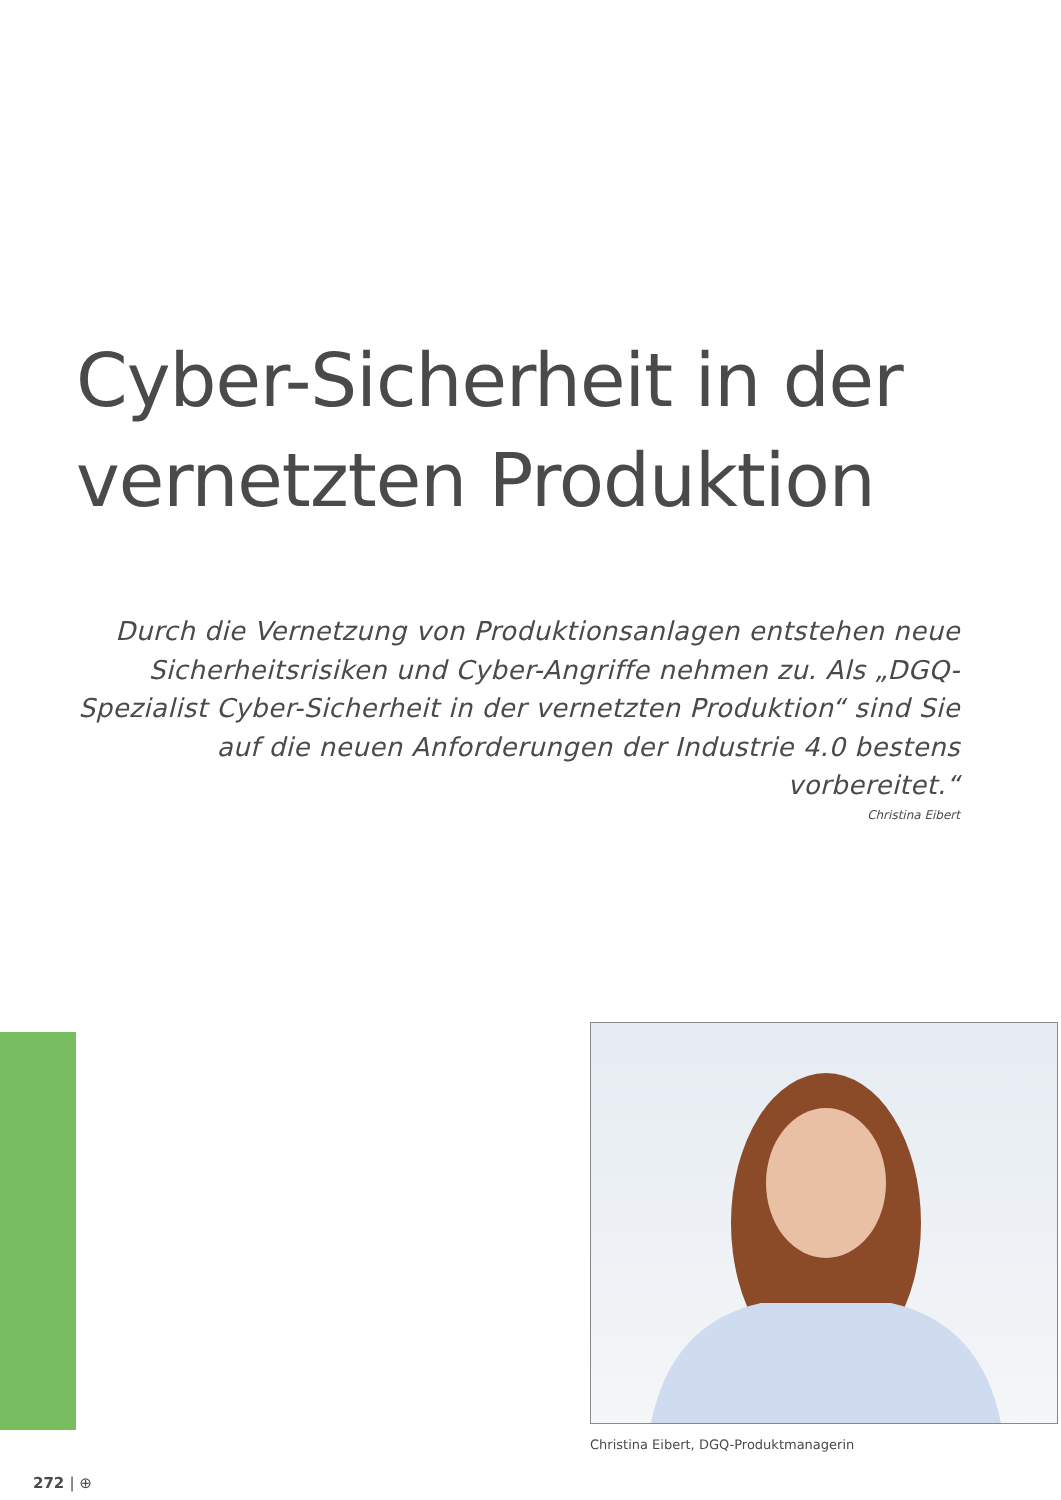Cyber-Sicherheit in der
vernetzten Produktion
Durch die Vernetzung von Produktionsanlagen entstehen neue Sicherheitsrisiken und Cyber-Angriffe nehmen zu. Als „DGQ-Spezialist Cyber-Sicherheit in der vernetzten Produktion“ sind Sie auf die neuen Anforderungen der Industrie 4.0 bestens vorbereitet.“
Christina Eibert
Christina Eibert, DGQ-Produktmanagerin
272 | ⊕